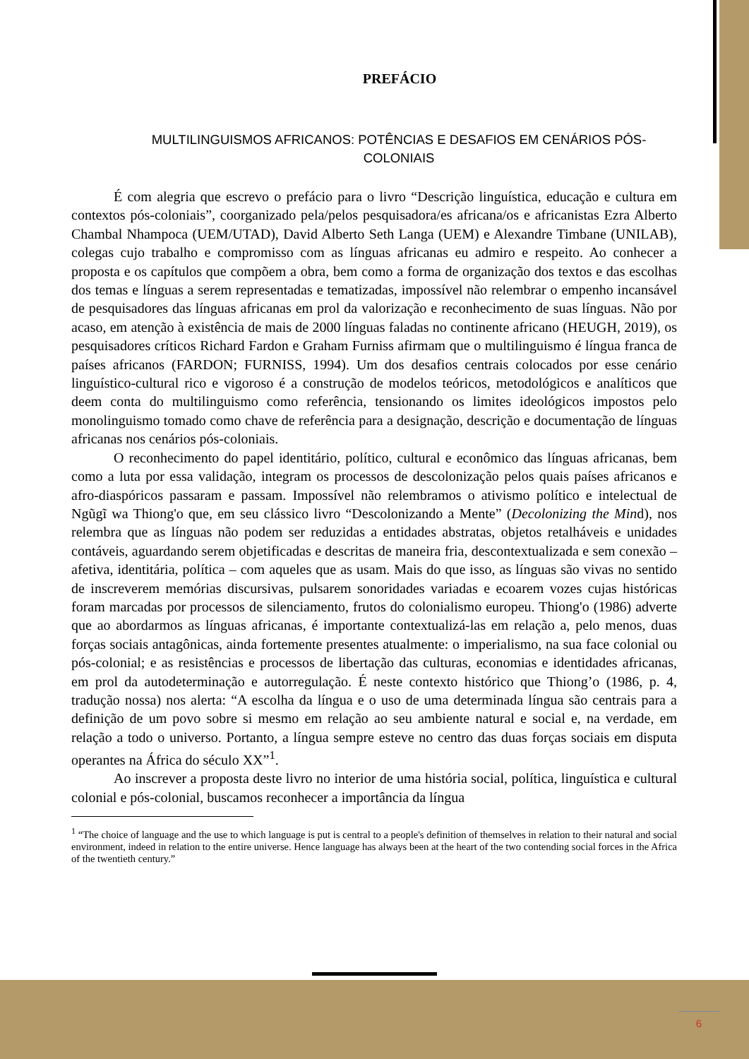PREFÁCIO
MULTILINGUISMOS AFRICANOS: POTÊNCIAS E DESAFIOS EM CENÁRIOS PÓS-COLONIAIS
É com alegria que escrevo o prefácio para o livro “Descrição linguística, educação e cultura em contextos pós-coloniais”, coorganizado pela/pelos pesquisadora/es africana/os e africanistas Ezra Alberto Chambal Nhampoca (UEM/UTAD), David Alberto Seth Langa (UEM) e Alexandre Timbane (UNILAB), colegas cujo trabalho e compromisso com as línguas africanas eu admiro e respeito. Ao conhecer a proposta e os capítulos que compõem a obra, bem como a forma de organização dos textos e das escolhas dos temas e línguas a serem representadas e tematizadas, impossível não relembrar o empenho incansável de pesquisadores das línguas africanas em prol da valorização e reconhecimento de suas línguas. Não por acaso, em atenção à existência de mais de 2000 línguas faladas no continente africano (HEUGH, 2019), os pesquisadores críticos Richard Fardon e Graham Furniss afirmam que o multilinguismo é língua franca de países africanos (FARDON; FURNISS, 1994). Um dos desafios centrais colocados por esse cenário linguístico-cultural rico e vigoroso é a construção de modelos teóricos, metodológicos e analíticos que deem conta do multilinguismo como referência, tensionando os limites ideológicos impostos pelo monolinguismo tomado como chave de referência para a designação, descrição e documentação de línguas africanas nos cenários pós-coloniais.
O reconhecimento do papel identitário, político, cultural e econômico das línguas africanas, bem como a luta por essa validação, integram os processos de descolonização pelos quais países africanos e afro-diaspóricos passaram e passam. Impossível não relembramos o ativismo político e intelectual de Ngũgĩ wa Thiong'o que, em seu clássico livro “Descolonizando a Mente” (Decolonizing the Mind), nos relembra que as línguas não podem ser reduzidas a entidades abstratas, objetos retalháveis e unidades contáveis, aguardando serem objetificadas e descritas de maneira fria, descontextualizada e sem conexão – afetiva, identitária, política – com aqueles que as usam. Mais do que isso, as línguas são vivas no sentido de inscreverem memórias discursivas, pulsarem sonoridades variadas e ecoarem vozes cujas históricas foram marcadas por processos de silenciamento, frutos do colonialismo europeu. Thiong'o (1986) adverte que ao abordarmos as línguas africanas, é importante contextualizá-las em relação a, pelo menos, duas forças sociais antagônicas, ainda fortemente presentes atualmente: o imperialismo, na sua face colonial ou pós-colonial; e as resistências e processos de libertação das culturas, economias e identidades africanas, em prol da autodeterminação e autorregulação. É neste contexto histórico que Thiong’o (1986, p. 4, tradução nossa) nos alerta: “A escolha da língua e o uso de uma determinada língua são centrais para a definição de um povo sobre si mesmo em relação ao seu ambiente natural e social e, na verdade, em relação a todo o universo. Portanto, a língua sempre esteve no centro das duas forças sociais em disputa operantes na África do século XX”<sup>1</sup>.
Ao inscrever a proposta deste livro no interior de uma história social, política, linguística e cultural colonial e pós-colonial, buscamos reconhecer a importância da língua
<sup>1</sup> “The choice of language and the use to which language is put is central to a people's definition of themselves in relation to their natural and social environment, indeed in relation to the entire universe. Hence language has always been at the heart of the two contending social forces in the Africa of the twentieth century.”
6